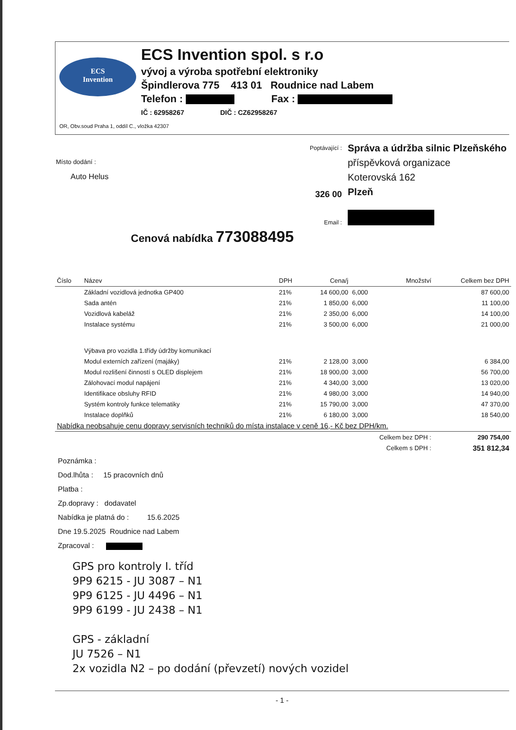ECS
Invention
ECS Invention spol. s r.o
vývoj a výroba spotřební elektroniky
Špindlerova 775 413 01 Roudnice nad Labem
Telefon : Fax :
IČ : 62958267 DIČ : CZ62958267
OR, Obv.soud Praha 1, oddíl C., vložka 42307
Místo dodání :
Auto Helus
Poptávající :
326 00
Email :
Správa a údržba silnic Plzeňského
příspěvková organizace
Koterovská 162
Plzeň
Cenová nabídka 773088495
| Číslo | Název | DPH | Cena/j | Množství | Celkem bez DPH |
| --- | --- | --- | --- | --- | --- |
| | Základní vozidlová jednotka GP400 | 21% | 14 600,00 | 6,000 | 87 600,00 |
| | Sada antén | 21% | 1 850,00 | 6,000 | 11 100,00 |
| | Vozidlová kabeláž | 21% | 2 350,00 | 6,000 | 14 100,00 |
| | Instalace systému | 21% | 3 500,00 | 6,000 | 21 000,00 |
| | Výbava pro vozidla 1.třídy údržby komunikací | | | | |
| | Modul externích zařízení (majáky) | 21% | 2 128,00 | 3,000 | 6 384,00 |
| | Modul rozlišení činností s OLED displejem | 21% | 18 900,00 | 3,000 | 56 700,00 |
| | Zálohovací modul napájení | 21% | 4 340,00 | 3,000 | 13 020,00 |
| | Identifikace obsluhy RFID | 21% | 4 980,00 | 3,000 | 14 940,00 |
| | Systém kontroly funkce telematiky | 21% | 15 790,00 | 3,000 | 47 370,00 |
| | Instalace doplňků | 21% | 6 180,00 | 3,000 | 18 540,00 |
| Nabídka neobsahuje cenu dopravy servisních techniků do místa instalace v ceně 16,- Kč bez DPH/km. | | | | | |
| | | | | Celkem bez DPH : | 290 754,00 |
| | | | | Celkem s DPH : | 351 812,34 |
Poznámka :
Dod.lhůta : 15 pracovních dnů
Platba :
Zp.dopravy : dodavatel
Nabídka je platná do : 15.6.2025
Dne 19.5.2025 Roudnice nad Labem
Zpracoval :
GPS pro kontroly I. tříd
9P9 6215 - JU 3087 – N1
9P9 6125 - JU 4496 – N1
9P9 6199 - JU 2438 – N1
GPS - základní
JU 7526 – N1
2x vozidla N2 – po dodání (převzetí) nových vozidel
- 1 -